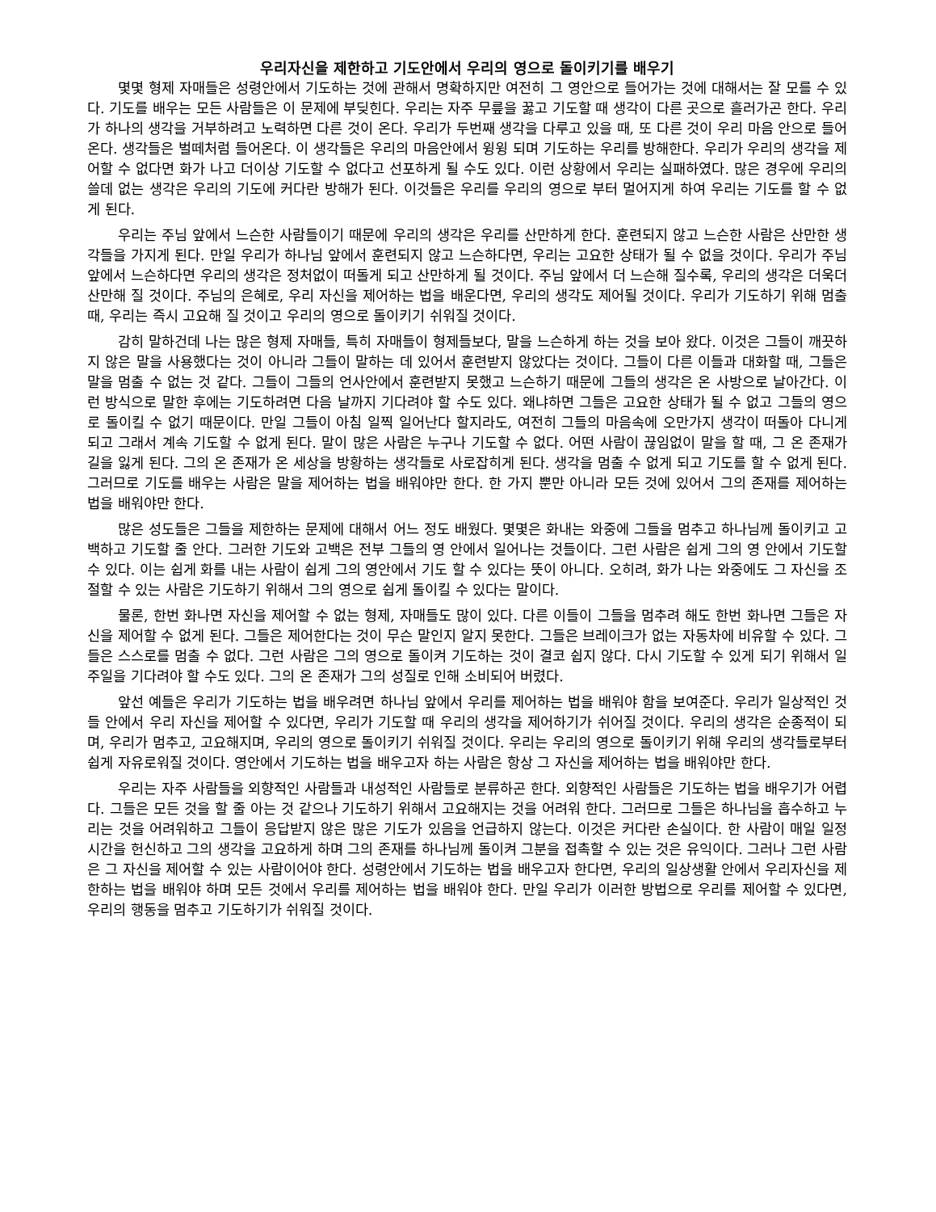우리자신을 제한하고 기도안에서 우리의 영으로 돌이키기를 배우기
몇몇 형제 자매들은 성령안에서 기도하는 것에 관해서 명확하지만 여전히 그 영안으로 들어가는 것에 대해서는 잘 모를 수 있다. 기도를 배우는 모든 사람들은 이 문제에 부딪힌다. 우리는 자주 무릎을 꿇고 기도할 때 생각이 다른 곳으로 흘러가곤 한다. 우리가 하나의 생각을 거부하려고 노력하면 다른 것이 온다. 우리가 두번째 생각을 다루고 있을 때, 또 다른 것이 우리 마음 안으로 들어온다. 생각들은 벌떼처럼 들어온다. 이 생각들은 우리의 마음안에서 윙윙 되며 기도하는 우리를 방해한다. 우리가 우리의 생각을 제어할 수 없다면 화가 나고 더이상 기도할 수 없다고 선포하게 될 수도 있다. 이런 상황에서 우리는 실패하였다. 많은 경우에 우리의 쓸데 없는 생각은 우리의 기도에 커다란 방해가 된다. 이것들은 우리를 우리의 영으로 부터 멀어지게 하여 우리는 기도를 할 수 없게 된다.
우리는 주님 앞에서 느슨한 사람들이기 때문에 우리의 생각은 우리를 산만하게 한다. 훈련되지 않고 느슨한 사람은 산만한 생각들을 가지게 된다. 만일 우리가 하나님 앞에서 훈련되지 않고 느슨하다면, 우리는 고요한 상태가 될 수 없을 것이다. 우리가 주님 앞에서 느슨하다면 우리의 생각은 정처없이 떠돌게 되고 산만하게 될 것이다. 주님 앞에서 더 느슨해 질수록, 우리의 생각은 더욱더 산만해 질 것이다. 주님의 은혜로, 우리 자신을 제어하는 법을 배운다면, 우리의 생각도 제어될 것이다. 우리가 기도하기 위해 멈출 때, 우리는 즉시 고요해 질 것이고 우리의 영으로 돌이키기 쉬워질 것이다.
감히 말하건데 나는 많은 형제 자매들, 특히 자매들이 형제들보다, 말을 느슨하게 하는 것을 보아 왔다. 이것은 그들이 깨끗하지 않은 말을 사용했다는 것이 아니라 그들이 말하는 데 있어서 훈련받지 않았다는 것이다. 그들이 다른 이들과 대화할 때, 그들은 말을 멈출 수 없는 것 같다. 그들이 그들의 언사안에서 훈련받지 못했고 느슨하기 때문에 그들의 생각은 온 사방으로 날아간다. 이런 방식으로 말한 후에는 기도하려면 다음 날까지 기다려야 할 수도 있다. 왜냐하면 그들은 고요한 상태가 될 수 없고 그들의 영으로 돌이킬 수 없기 때문이다. 만일 그들이 아침 일찍 일어난다 할지라도, 여전히 그들의 마음속에 오만가지 생각이 떠돌아 다니게 되고 그래서 계속 기도할 수 없게 된다. 말이 많은 사람은 누구나 기도할 수 없다. 어떤 사람이 끊임없이 말을 할 때, 그 온 존재가 길을 잃게 된다. 그의 온 존재가 온 세상을 방황하는 생각들로 사로잡히게 된다. 생각을 멈출 수 없게 되고 기도를 할 수 없게 된다. 그러므로 기도를 배우는 사람은 말을 제어하는 법을 배워야만 한다. 한 가지 뿐만 아니라 모든 것에 있어서 그의 존재를 제어하는 법을 배워야만 한다.
많은 성도들은 그들을 제한하는 문제에 대해서 어느 정도 배웠다. 몇몇은 화내는 와중에 그들을 멈추고 하나님께 돌이키고 고백하고 기도할 줄 안다. 그러한 기도와 고백은 전부 그들의 영 안에서 일어나는 것들이다. 그런 사람은 쉽게 그의 영 안에서 기도할 수 있다. 이는 쉽게 화를 내는 사람이 쉽게 그의 영안에서 기도 할 수 있다는 뜻이 아니다. 오히려, 화가 나는 와중에도 그 자신을 조절할 수 있는 사람은 기도하기 위해서 그의 영으로 쉽게 돌이킬 수 있다는 말이다.
물론, 한번 화나면 자신을 제어할 수 없는 형제, 자매들도 많이 있다. 다른 이들이 그들을 멈추려 해도 한번 화나면 그들은 자신을 제어할 수 없게 된다. 그들은 제어한다는 것이 무슨 말인지 알지 못한다. 그들은 브레이크가 없는 자동차에 비유할 수 있다. 그들은 스스로를 멈출 수 없다. 그런 사람은 그의 영으로 돌이켜 기도하는 것이 결코 쉽지 않다. 다시 기도할 수 있게 되기 위해서 일주일을 기다려야 할 수도 있다. 그의 온 존재가 그의 성질로 인해 소비되어 버렸다.
앞선 예들은 우리가 기도하는 법을 배우려면 하나님 앞에서 우리를 제어하는 법을 배워야 함을 보여준다. 우리가 일상적인 것들 안에서 우리 자신을 제어할 수 있다면, 우리가 기도할 때 우리의 생각을 제어하기가 쉬어질 것이다. 우리의 생각은 순종적이 되며, 우리가 멈추고, 고요해지며, 우리의 영으로 돌이키기 쉬워질 것이다. 우리는 우리의 영으로 돌이키기 위해 우리의 생각들로부터 쉽게 자유로워질 것이다. 영안에서 기도하는 법을 배우고자 하는 사람은 항상 그 자신을 제어하는 법을 배워야만 한다.
우리는 자주 사람들을 외향적인 사람들과 내성적인 사람들로 분류하곤 한다. 외향적인 사람들은 기도하는 법을 배우기가 어렵다. 그들은 모든 것을 할 줄 아는 것 같으나 기도하기 위해서 고요해지는 것을 어려워 한다. 그러므로 그들은 하나님을 흡수하고 누리는 것을 어려워하고 그들이 응답받지 않은 많은 기도가 있음을 언급하지 않는다. 이것은 커다란 손실이다. 한 사람이 매일 일정 시간을 헌신하고 그의 생각을 고요하게 하며 그의 존재를 하나님께 돌이켜 그분을 접촉할 수 있는 것은 유익이다. 그러나 그런 사람은 그 자신을 제어할 수 있는 사람이어야 한다. 성령안에서 기도하는 법을 배우고자 한다면, 우리의 일상생활 안에서 우리자신을 제한하는 법을 배워야 하며 모든 것에서 우리를 제어하는 법을 배워야 한다. 만일 우리가 이러한 방법으로 우리를 제어할 수 있다면, 우리의 행동을 멈추고 기도하기가 쉬워질 것이다.